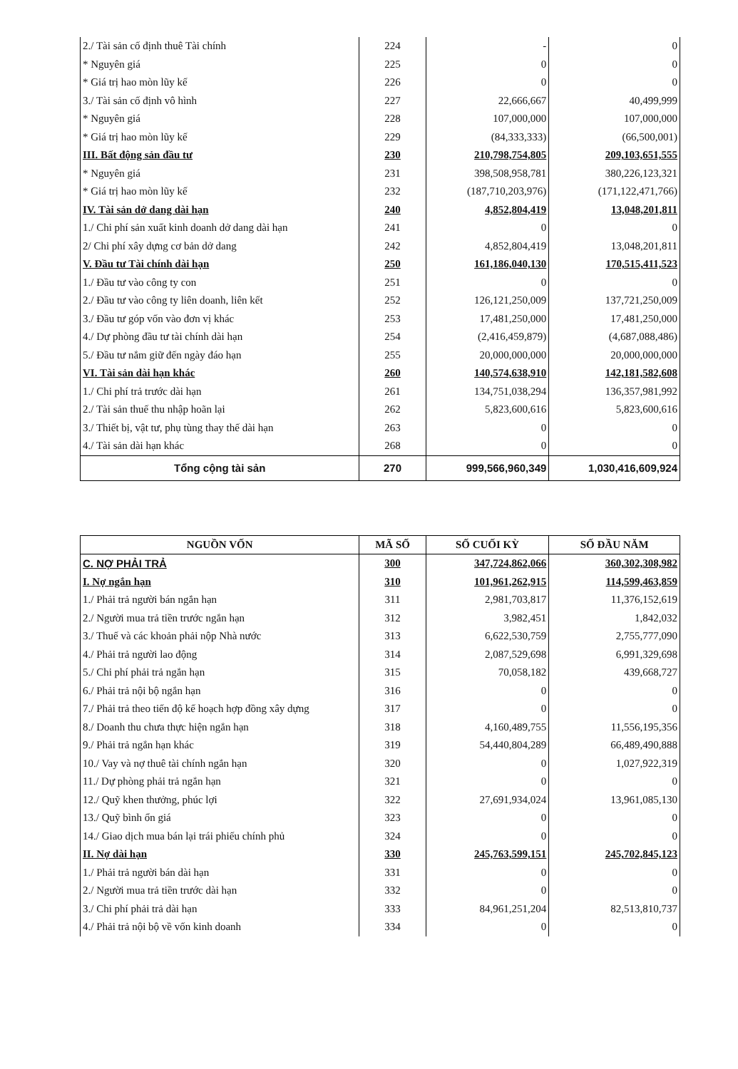| 2./ Tài sản cố định thuê Tài chính | 224 | - | 0 |
| * Nguyên giá | 225 | 0 | 0 |
| * Giá trị hao mòn lũy kế | 226 | 0 | 0 |
| 3./ Tài sản cố định vô hình | 227 | 22,666,667 | 40,499,999 |
| * Nguyên giá | 228 | 107,000,000 | 107,000,000 |
| * Giá trị hao mòn lũy kế | 229 | (84,333,333) | (66,500,001) |
| III. Bất động sản đầu tư | 230 | 210,798,754,805 | 209,103,651,555 |
| * Nguyên giá | 231 | 398,508,958,781 | 380,226,123,321 |
| * Giá trị hao mòn lũy kế | 232 | (187,710,203,976) | (171,122,471,766) |
| IV. Tài sản dở dang dài hạn | 240 | 4,852,804,419 | 13,048,201,811 |
| 1./ Chi phí sản xuất kinh doanh dở dang dài hạn | 241 | 0 | 0 |
| 2/ Chi phí xây dựng cơ bản dở dang | 242 | 4,852,804,419 | 13,048,201,811 |
| V. Đầu tư Tài chính dài hạn | 250 | 161,186,040,130 | 170,515,411,523 |
| 1./ Đầu tư vào công ty con | 251 | 0 | 0 |
| 2./ Đầu tư vào công ty liên doanh, liên kết | 252 | 126,121,250,009 | 137,721,250,009 |
| 3./ Đầu tư góp vốn vào đơn vị khác | 253 | 17,481,250,000 | 17,481,250,000 |
| 4./ Dự phòng đầu tư tài chính dài hạn | 254 | (2,416,459,879) | (4,687,088,486) |
| 5./ Đầu tư nắm giữ đến ngày đáo hạn | 255 | 20,000,000,000 | 20,000,000,000 |
| VI. Tài sản dài hạn khác | 260 | 140,574,638,910 | 142,181,582,608 |
| 1./ Chi phí trả trước dài hạn | 261 | 134,751,038,294 | 136,357,981,992 |
| 2./ Tài sản thuế thu nhập hoãn lại | 262 | 5,823,600,616 | 5,823,600,616 |
| 3./ Thiết bị, vật tư, phụ tùng thay thế dài hạn | 263 | 0 | 0 |
| 4./ Tài sản dài hạn khác | 268 | 0 | 0 |
| Tổng cộng tài sản | 270 | 999,566,960,349 | 1,030,416,609,924 |
| NGUỒN VỐN | MÃ SỐ | SỐ CUỐI KỲ | SỐ ĐẦU NĂM |
| --- | --- | --- | --- |
| C. NỢ PHẢI TRẢ | 300 | 347,724,862,066 | 360,302,308,982 |
| I. Nợ ngắn hạn | 310 | 101,961,262,915 | 114,599,463,859 |
| 1./ Phải trả người bán ngắn hạn | 311 | 2,981,703,817 | 11,376,152,619 |
| 2./ Người mua trả tiền trước ngắn hạn | 312 | 3,982,451 | 1,842,032 |
| 3./ Thuế và các khoản phải nộp Nhà nước | 313 | 6,622,530,759 | 2,755,777,090 |
| 4./ Phải trả người lao động | 314 | 2,087,529,698 | 6,991,329,698 |
| 5./ Chi phí phải trả ngắn hạn | 315 | 70,058,182 | 439,668,727 |
| 6./ Phải trả nội bộ ngắn hạn | 316 | 0 | 0 |
| 7./ Phải trả theo tiến độ kế hoạch hợp đồng xây dựng | 317 | 0 | 0 |
| 8./ Doanh thu chưa thực hiện ngắn hạn | 318 | 4,160,489,755 | 11,556,195,356 |
| 9./ Phải trả ngắn hạn khác | 319 | 54,440,804,289 | 66,489,490,888 |
| 10./ Vay và nợ thuê tài chính ngắn hạn | 320 | 0 | 1,027,922,319 |
| 11./ Dự phòng phải trả ngắn hạn | 321 | 0 | 0 |
| 12./ Quỹ khen thưởng, phúc lợi | 322 | 27,691,934,024 | 13,961,085,130 |
| 13./ Quỹ bình ổn giá | 323 | 0 | 0 |
| 14./ Giao dịch mua bán lại trái phiếu chính phủ | 324 | 0 | 0 |
| II. Nợ dài hạn | 330 | 245,763,599,151 | 245,702,845,123 |
| 1./ Phải trả người bán dài hạn | 331 | 0 | 0 |
| 2./ Người mua trả tiền trước dài hạn | 332 | 0 | 0 |
| 3./ Chi phí phải trả dài hạn | 333 | 84,961,251,204 | 82,513,810,737 |
| 4./ Phải trả nội bộ về vốn kinh doanh | 334 | 0 | 0 |